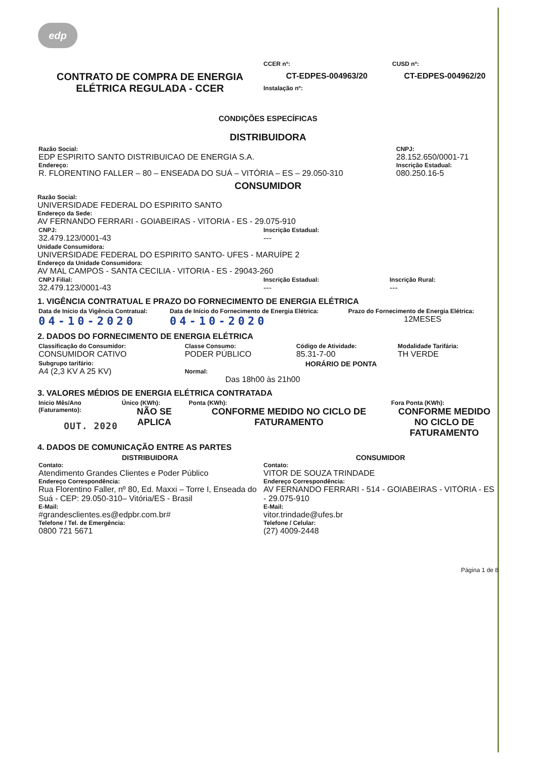edp
| CONTRATO DE COMPRA DE ENERGIA ELÉTRICA REGULADA - CCER | CCER nº: CT-EDPES-004963/20 Instalação nº: | CUSD nº: CT-EDPES-004962/20 |
CONDIÇÕES ESPECÍFICAS
DISTRIBUIDORA
| Razão Social: EDP ESPIRITO SANTO DISTRIBUICAO DE ENERGIA S.A. Endereço: R. FLORENTINO FALLER – 80 – ENSEADA DO SUÁ – VITÓRIA – ES – 29.050-310 | CNPJ: 28.152.650/0001-71 Inscrição Estadual: 080.250.16-5 |
CONSUMIDOR
Razão Social:
UNIVERSIDADE FEDERAL DO ESPIRITO SANTO
Endereço da Sede:
AV FERNANDO FERRARI - GOIABEIRAS - VITORIA - ES - 29.075-910
| CNPJ: 32.479.123/0001-43 | Inscrição Estadual: --- |
Unidade Consumidora:
UNIVERSIDADE FEDERAL DO ESPIRITO SANTO- UFES - MARUÍPE 2
Endereço da Unidade Consumidora:
AV MAL CAMPOS - SANTA CECILIA - VITORIA - ES - 29043-260
| CNPJ Filial: 32.479.123/0001-43 | Inscrição Estadual: --- | Inscrição Rural: --- |
1. VIGÊNCIA CONTRATUAL E PRAZO DO FORNECIMENTO DE ENERGIA ELÉTRICA
| Data de Início da Vigência Contratual: 04-10-2020 | Data de Início do Fornecimento de Energia Elétrica: 04-10-2020 | Prazo do Fornecimento de Energia Elétrica: 12MESES |
2. DADOS DO FORNECIMENTO DE ENERGIA ELÉTRICA
| Classificação do Consumidor: CONSUMIDOR CATIVO | Classe Consumo: PODER PÚBLICO | Código de Atividade: 85.31-7-00 | Modalidade Tarifária: TH VERDE |
| Subgrupo tarifário: A4 (2,3 KV A 25 KV) | HORÁRIO DE PONTA Normal: Das 18h00 às 21h00 | | |
3. VALORES MÉDIOS DE ENERGIA ELÉTRICA CONTRATADA
| Inicio Mês/Ano (Faturamento): OUT. 2020 | Único (KWh): NÃO SE APLICA | Ponta (KWh): CONFORME MEDIDO NO CICLO DE FATURAMENTO | Fora Ponta (KWh): CONFORME MEDIDO NO CICLO DE FATURAMENTO |
4. DADOS DE COMUNICAÇÃO ENTRE AS PARTES
| DISTRIBUIDORA Contato: Atendimento Grandes Clientes e Poder Público Endereço Correspondência: Rua Florentino Faller, nº 80, Ed. Maxxi – Torre I, Enseada do Suá - CEP: 29.050-310– Vitória/ES - Brasil E-Mail: #grandesclientes.es@edpbr.com.br# Telefone / Tel. de Emergência: 0800 721 5671 | CONSUMIDOR Contato: VITOR DE SOUZA TRINDADE Endereço Correspondência: AV FERNANDO FERRARI - 514 - GOIABEIRAS - VITÓRIA - ES - 29.075-910 E-Mail: vitor.trindade@ufes.br Telefone / Celular: (27) 4009-2448 |
Página 1 de 8